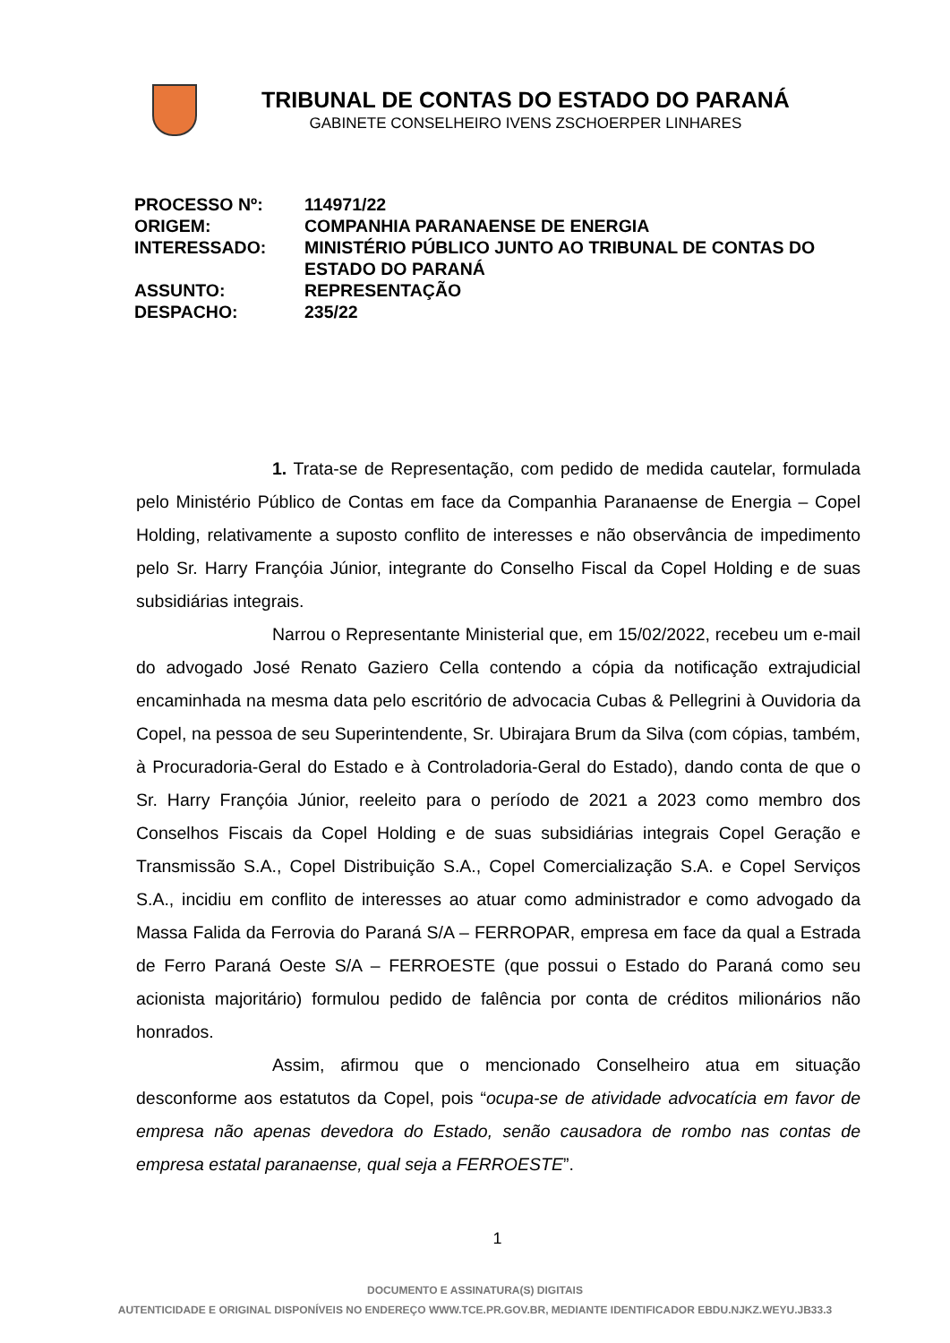TRIBUNAL DE CONTAS DO ESTADO DO PARANÁ
GABINETE CONSELHEIRO IVENS ZSCHOERPER LINHARES
| PROCESSO Nº: | 114971/22 |
| ORIGEM: | COMPANHIA PARANAENSE DE ENERGIA |
| INTERESSADO: | MINISTÉRIO PÚBLICO JUNTO AO TRIBUNAL DE CONTAS DO ESTADO DO PARANÁ |
| ASSUNTO: | REPRESENTAÇÃO |
| DESPACHO: | 235/22 |
1. Trata-se de Representação, com pedido de medida cautelar, formulada pelo Ministério Público de Contas em face da Companhia Paranaense de Energia – Copel Holding, relativamente a suposto conflito de interesses e não observância de impedimento pelo Sr. Harry Françóia Júnior, integrante do Conselho Fiscal da Copel Holding e de suas subsidiárias integrais.
Narrou o Representante Ministerial que, em 15/02/2022, recebeu um e-mail do advogado José Renato Gaziero Cella contendo a cópia da notificação extrajudicial encaminhada na mesma data pelo escritório de advocacia Cubas & Pellegrini à Ouvidoria da Copel, na pessoa de seu Superintendente, Sr. Ubirajara Brum da Silva (com cópias, também, à Procuradoria-Geral do Estado e à Controladoria-Geral do Estado), dando conta de que o Sr. Harry Françóia Júnior, reeleito para o período de 2021 a 2023 como membro dos Conselhos Fiscais da Copel Holding e de suas subsidiárias integrais Copel Geração e Transmissão S.A., Copel Distribuição S.A., Copel Comercialização S.A. e Copel Serviços S.A., incidiu em conflito de interesses ao atuar como administrador e como advogado da Massa Falida da Ferrovia do Paraná S/A – FERROPAR, empresa em face da qual a Estrada de Ferro Paraná Oeste S/A – FERROESTE (que possui o Estado do Paraná como seu acionista majoritário) formulou pedido de falência por conta de créditos milionários não honrados.
Assim, afirmou que o mencionado Conselheiro atua em situação desconforme aos estatutos da Copel, pois “ocupa-se de atividade advocatícia em favor de empresa não apenas devedora do Estado, senão causadora de rombo nas contas de empresa estatal paranaense, qual seja a FERROESTE”.
1
DOCUMENTO E ASSINATURA(S) DIGITAIS
AUTENTICIDADE E ORIGINAL DISPONÍVEIS NO ENDEREÇO WWW.TCE.PR.GOV.BR, MEDIANTE IDENTIFICADOR EBDU.NJKZ.WEYU.JB33.3